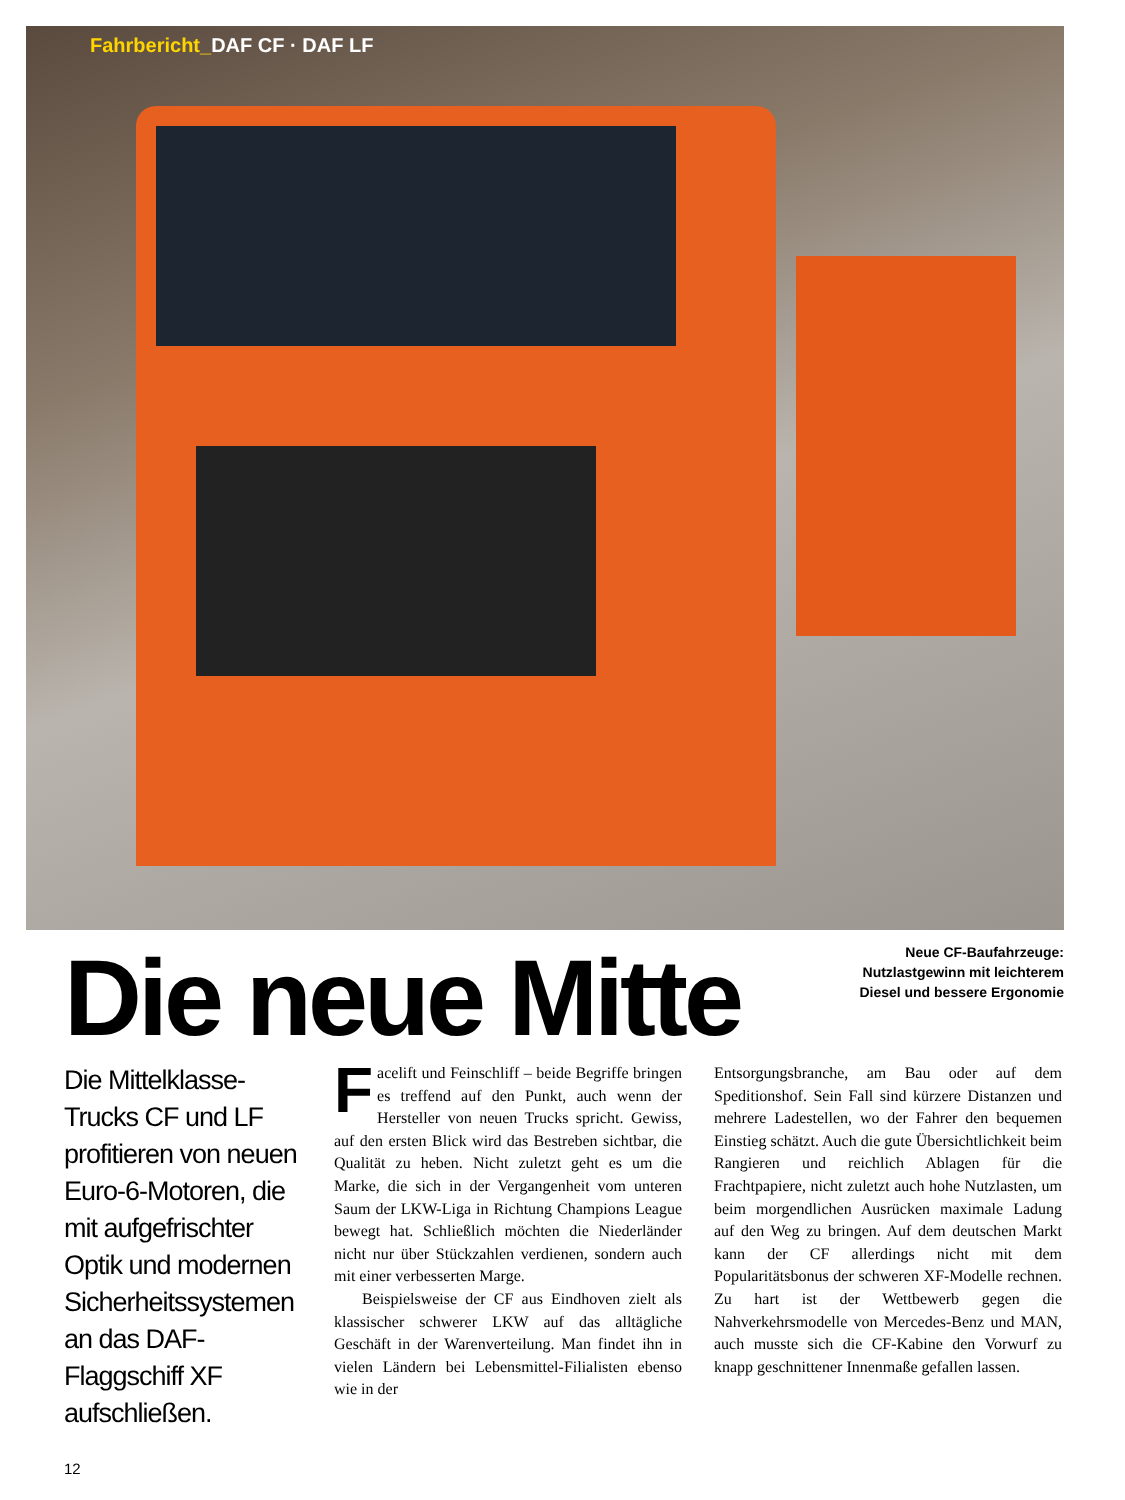Fahrbericht_DAF CF · DAF LF
Die neue Mitte
Neue CF-Baufahrzeuge:
Nutzlastgewinn mit leichterem
Diesel und bessere Ergonomie
Die Mittelklasse-Trucks CF und LF profitieren von neuen Euro-6-Motoren, die mit aufgefrischter Optik und modernen Sicherheitssystemen an das DAF-Flaggschiff XF aufschließen.
Facelift und Feinschliff – beide Begriffe bringen es treffend auf den Punkt, auch wenn der Hersteller von neuen Trucks spricht. Gewiss, auf den ersten Blick wird das Bestreben sichtbar, die Qualität zu heben. Nicht zuletzt geht es um die Marke, die sich in der Vergangenheit vom unteren Saum der LKW-Liga in Richtung Champions League bewegt hat. Schließlich möchten die Niederländer nicht nur über Stückzahlen verdienen, sondern auch mit einer verbesserten Marge.
Beispielsweise der CF aus Eindhoven zielt als klassischer schwerer LKW auf das alltägliche Geschäft in der Warenverteilung. Man findet ihn in vielen Ländern bei Lebensmittel-Filialisten ebenso wie in der
Entsorgungsbranche, am Bau oder auf dem Speditionshof. Sein Fall sind kürzere Distanzen und mehrere Ladestellen, wo der Fahrer den bequemen Einstieg schätzt. Auch die gute Übersichtlichkeit beim Rangieren und reichlich Ablagen für die Frachtpapiere, nicht zuletzt auch hohe Nutzlasten, um beim morgendlichen Ausrücken maximale Ladung auf den Weg zu bringen. Auf dem deutschen Markt kann der CF allerdings nicht mit dem Popularitätsbonus der schweren XF-Modelle rechnen. Zu hart ist der Wettbewerb gegen die Nahverkehrsmodelle von Mercedes-Benz und MAN, auch musste sich die CF-Kabine den Vorwurf zu knapp geschnittener Innenmaße gefallen lassen.
12